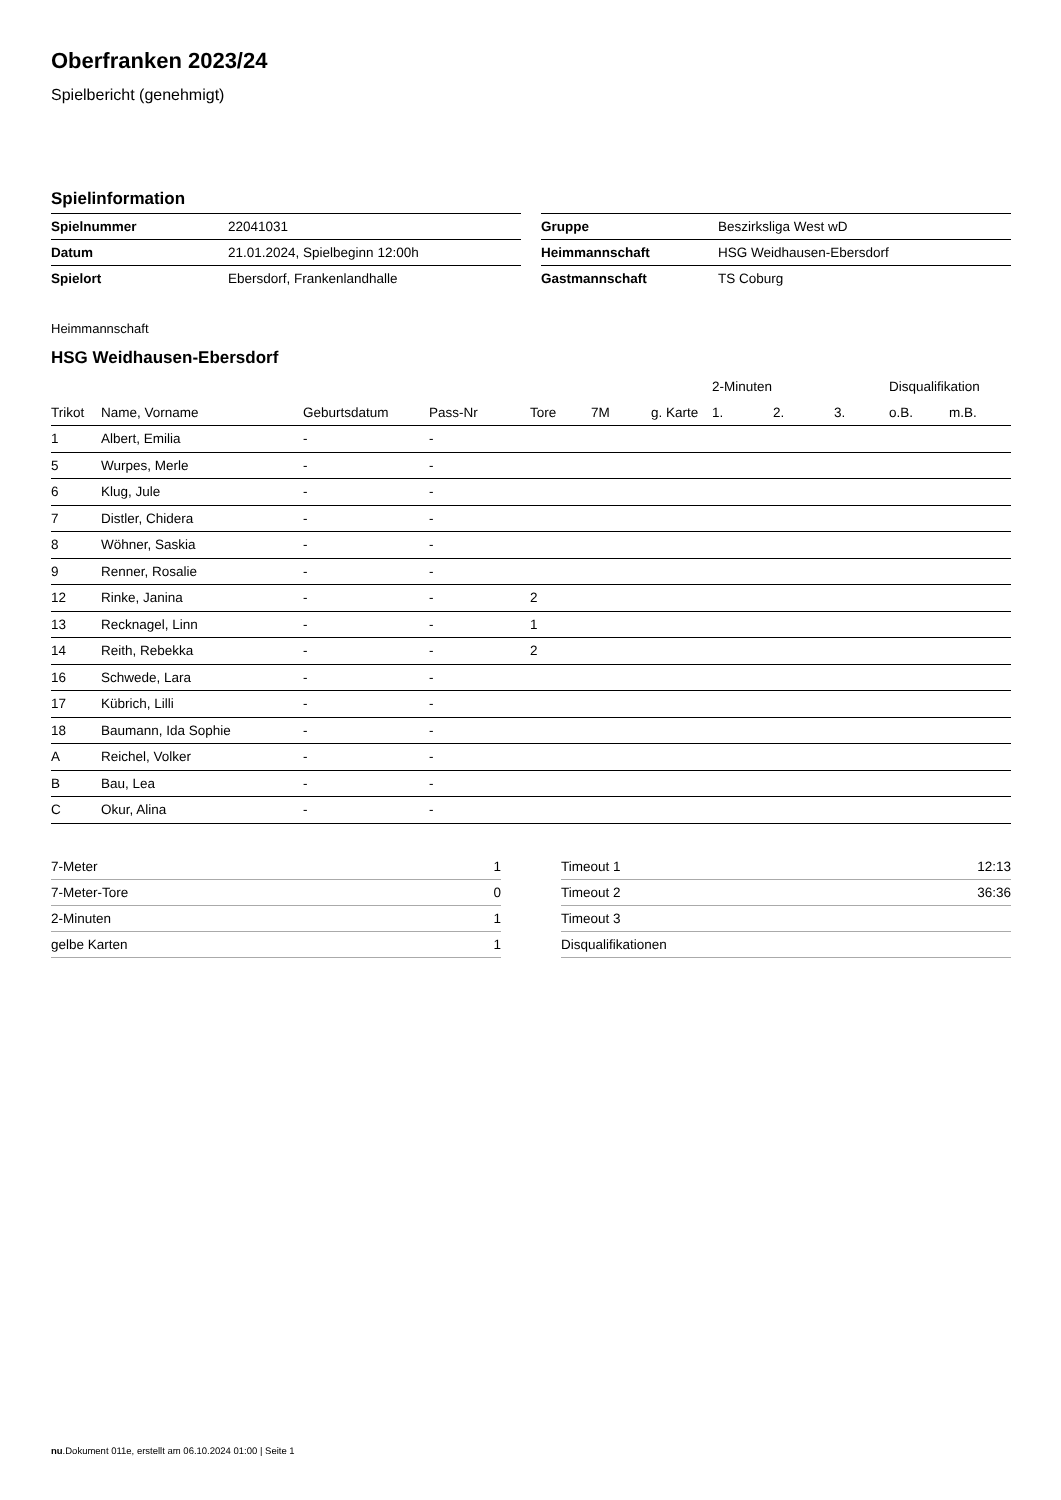Oberfranken 2023/24
Spielbericht (genehmigt)
Spielinformation
| Spielnummer | 22041031 |
| Datum | 21.01.2024, Spielbeginn 12:00h |
| Spielort | Ebersdorf, Frankenlandhalle |
| Gruppe | Beszirksliga West wD |
| Heimmannschaft | HSG Weidhausen-Ebersdorf |
| Gastmannschaft | TS Coburg |
Heimmannschaft
HSG Weidhausen-Ebersdorf
| | | | | | | | 2-Minuten | | | Disqualifikation | |
| --- | --- | --- | --- | --- | --- | --- | --- | --- | --- | --- | --- |
| Trikot | Name, Vorname | Geburtsdatum | Pass-Nr | Tore | 7M | g. Karte | 1. | 2. | 3. | o.B. | m.B. |
| 1 | Albert, Emilia | - | - | | | | | | | | |
| 5 | Wurpes, Merle | - | - | | | | | | | | |
| 6 | Klug, Jule | - | - | | | | | | | | |
| 7 | Distler, Chidera | - | - | | | | | | | | |
| 8 | Wöhner, Saskia | - | - | | | | | | | | |
| 9 | Renner, Rosalie | - | - | | | | | | | | |
| 12 | Rinke, Janina | - | - | 2 | | | | | | | |
| 13 | Recknagel, Linn | - | - | 1 | | | | | | | |
| 14 | Reith, Rebekka | - | - | 2 | | | | | | | |
| 16 | Schwede, Lara | - | - | | | | | | | | |
| 17 | Kübrich, Lilli | - | - | | | | | | | | |
| 18 | Baumann, Ida Sophie | - | - | | | | | | | | |
| A | Reichel, Volker | - | - | | | | | | | | |
| B | Bau, Lea | - | - | | | | | | | | |
| C | Okur, Alina | - | - | | | | | | | | |
| 7-Meter | 1 |
| 7-Meter-Tore | 0 |
| 2-Minuten | 1 |
| gelbe Karten | 1 |
| Timeout 1 | 12:13 |
| Timeout 2 | 36:36 |
| Timeout 3 | |
| Disqualifikationen | |
nu.Dokument 011e, erstellt am 06.10.2024 01:00 | Seite 1